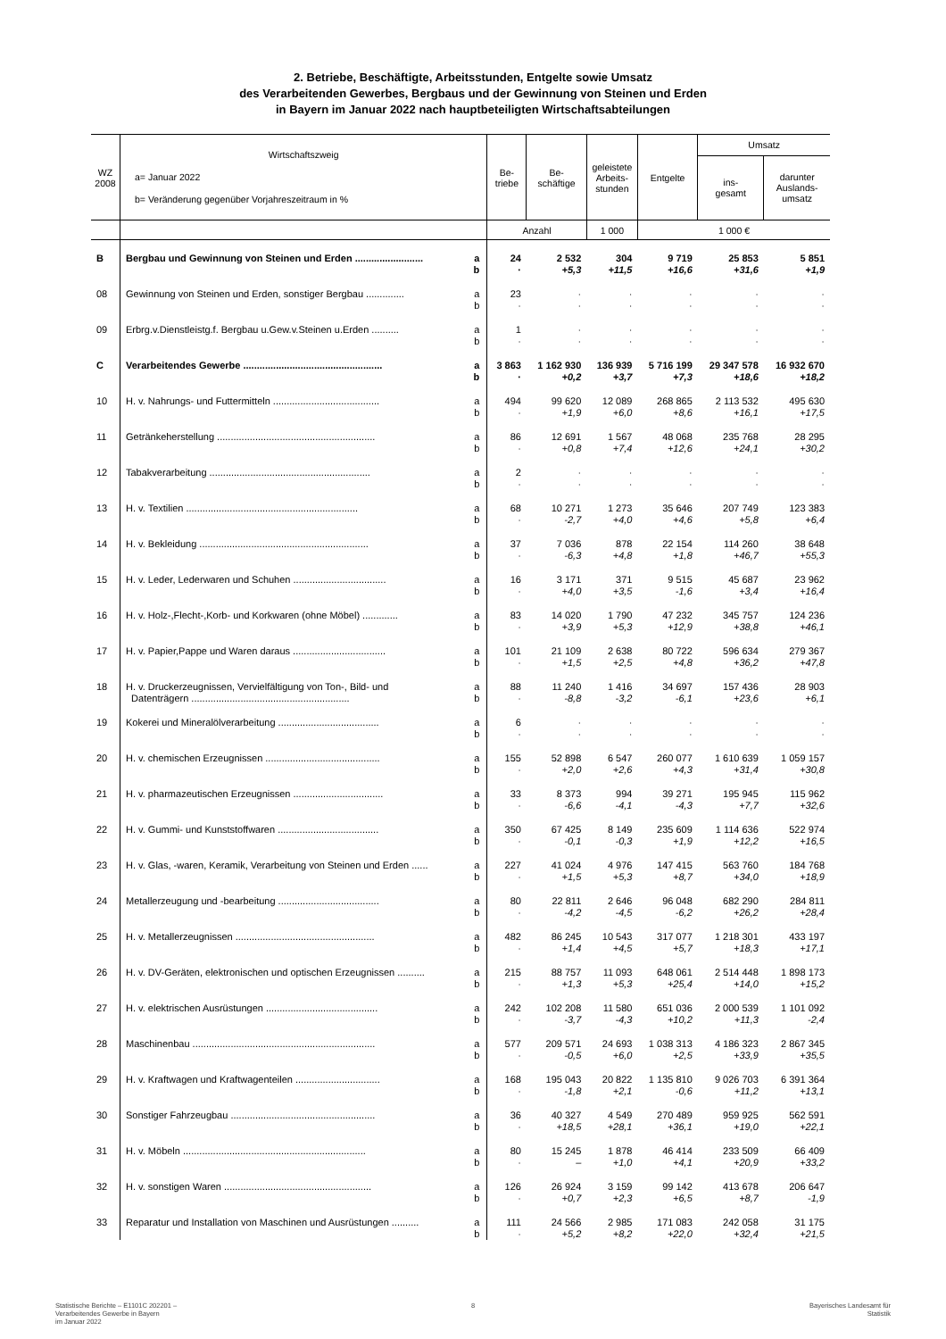2. Betriebe, Beschäftigte, Arbeitsstunden, Entgelte sowie Umsatz
des Verarbeitenden Gewerbes, Bergbaus und der Gewinnung von Steinen und Erden
in Bayern im Januar 2022 nach hauptbeteiligten Wirtschaftsabteilungen
| WZ 2008 | Wirtschaftszweig a= Januar 2022 b= Veränderung gegenüber Vorjahreszeitraum in % | | Be- triebe | Be- schäftige | geleistete Arbeits- stunden | Entgelte | Umsatz | |
| --- | --- | --- | --- | --- | --- | --- | --- | --- |
| | | | | | | | ins- gesamt | darunter Auslands- umsatz |
| | | | Anzahl | | 1 000 | 1 000 € | | |
| B | Bergbau und Gewinnung von Steinen und Erden ......................... | a b | 24 · | 2 532 +5,3 | 304 +11,5 | 9 719 +16,6 | 25 853 +31,6 | 5 851 +1,9 |
| 08 | Gewinnung von Steinen und Erden, sonstiger Bergbau .............. | a b | 23 · | · · | · · | · · | · · | · · |
| 09 | Erbrg.v.Dienstleistg.f. Bergbau u.Gew.v.Steinen u.Erden .......... | a b | 1 · | · · | · · | · · | · · | · · |
| C | Verarbeitendes Gewerbe ................................................... | a b | 3 863 · | 1 162 930 +0,2 | 136 939 +3,7 | 5 716 199 +7,3 | 29 347 578 +18,6 | 16 932 670 +18,2 |
| 10 | H. v. Nahrungs- und Futtermitteln ....................................... | a b | 494 · | 99 620 +1,9 | 12 089 +6,0 | 268 865 +8,6 | 2 113 532 +16,1 | 495 630 +17,5 |
| 11 | Getränkeherstellung .......................................................... | a b | 86 · | 12 691 +0,8 | 1 567 +7,4 | 48 068 +12,6 | 235 768 +24,1 | 28 295 +30,2 |
| 12 | Tabakverarbeitung ........................................................... | a b | 2 · | · · | · · | · · | · · | · · |
| 13 | H. v. Textilien ............................................................... | a b | 68 · | 10 271 -2,7 | 1 273 +4,0 | 35 646 +4,6 | 207 749 +5,8 | 123 383 +6,4 |
| 14 | H. v. Bekleidung .............................................................. | a b | 37 · | 7 036 -6,3 | 878 +4,8 | 22 154 +1,8 | 114 260 +46,7 | 38 648 +55,3 |
| 15 | H. v. Leder, Lederwaren und Schuhen .................................. | a b | 16 · | 3 171 +4,0 | 371 +3,5 | 9 515 -1,6 | 45 687 +3,4 | 23 962 +16,4 |
| 16 | H. v. Holz-,Flecht-,Korb- und Korkwaren (ohne Möbel) ............. | a b | 83 · | 14 020 +3,9 | 1 790 +5,3 | 47 232 +12,9 | 345 757 +38,8 | 124 236 +46,1 |
| 17 | H. v. Papier,Pappe und Waren daraus .................................. | a b | 101 · | 21 109 +1,5 | 2 638 +2,5 | 80 722 +4,8 | 596 634 +36,2 | 279 367 +47,8 |
| 18 | H. v. Druckerzeugnissen, Vervielfältigung von Ton-, Bild- und Datenträgern .......................................................... | a b | 88 · | 11 240 -8,8 | 1 416 -3,2 | 34 697 -6,1 | 157 436 +23,6 | 28 903 +6,1 |
| 19 | Kokerei und Mineralölverarbeitung ..................................... | a b | 6 · | · · | · · | · · | · · | · · |
| 20 | H. v. chemischen Erzeugnissen .......................................... | a b | 155 · | 52 898 +2,0 | 6 547 +2,6 | 260 077 +4,3 | 1 610 639 +31,4 | 1 059 157 +30,8 |
| 21 | H. v. pharmazeutischen Erzeugnissen ................................. | a b | 33 · | 8 373 -6,6 | 994 -4,1 | 39 271 -4,3 | 195 945 +7,7 | 115 962 +32,6 |
| 22 | H. v. Gummi- und Kunststoffwaren ..................................... | a b | 350 · | 67 425 -0,1 | 8 149 -0,3 | 235 609 +1,9 | 1 114 636 +12,2 | 522 974 +16,5 |
| 23 | H. v. Glas, -waren, Keramik, Verarbeitung von Steinen und Erden ...... | a b | 227 · | 41 024 +1,5 | 4 976 +5,3 | 147 415 +8,7 | 563 760 +34,0 | 184 768 +18,9 |
| 24 | Metallerzeugung und -bearbeitung ..................................... | a b | 80 · | 22 811 -4,2 | 2 646 -4,5 | 96 048 -6,2 | 682 290 +26,2 | 284 811 +28,4 |
| 25 | H. v. Metallerzeugnissen ................................................... | a b | 482 · | 86 245 +1,4 | 10 543 +4,5 | 317 077 +5,7 | 1 218 301 +18,3 | 433 197 +17,1 |
| 26 | H. v. DV-Geräten, elektronischen und optischen Erzeugnissen .......... | a b | 215 · | 88 757 +1,3 | 11 093 +5,3 | 648 061 +25,4 | 2 514 448 +14,0 | 1 898 173 +15,2 |
| 27 | H. v. elektrischen Ausrüstungen ......................................... | a b | 242 · | 102 208 -3,7 | 11 580 -4,3 | 651 036 +10,2 | 2 000 539 +11,3 | 1 101 092 -2,4 |
| 28 | Maschinenbau ................................................................... | a b | 577 · | 209 571 -0,5 | 24 693 +6,0 | 1 038 313 +2,5 | 4 186 323 +33,9 | 2 867 345 +35,5 |
| 29 | H. v. Kraftwagen und Kraftwagenteilen ............................... | a b | 168 · | 195 043 -1,8 | 20 822 +2,1 | 1 135 810 -0,6 | 9 026 703 +11,2 | 6 391 364 +13,1 |
| 30 | Sonstiger Fahrzeugbau ..................................................... | a b | 36 · | 40 327 +18,5 | 4 549 +28,1 | 270 489 +36,1 | 959 925 +19,0 | 562 591 +22,1 |
| 31 | H. v. Möbeln ................................................................... | a b | 80 · | 15 245 – | 1 878 +1,0 | 46 414 +4,1 | 233 509 +20,9 | 66 409 +33,2 |
| 32 | H. v. sonstigen Waren ...................................................... | a b | 126 · | 26 924 +0,7 | 3 159 +2,3 | 99 142 +6,5 | 413 678 +8,7 | 206 647 -1,9 |
| 33 | Reparatur und Installation von Maschinen und Ausrüstungen .......... | a b | 111 · | 24 566 +5,2 | 2 985 +8,2 | 171 083 +22,0 | 242 058 +32,4 | 31 175 +21,5 |
Statistische Berichte – E1101C 202201 –
Verarbeitendes Gewerbe in Bayern
im Januar 2022
8
Bayerisches Landesamt für
Statistik